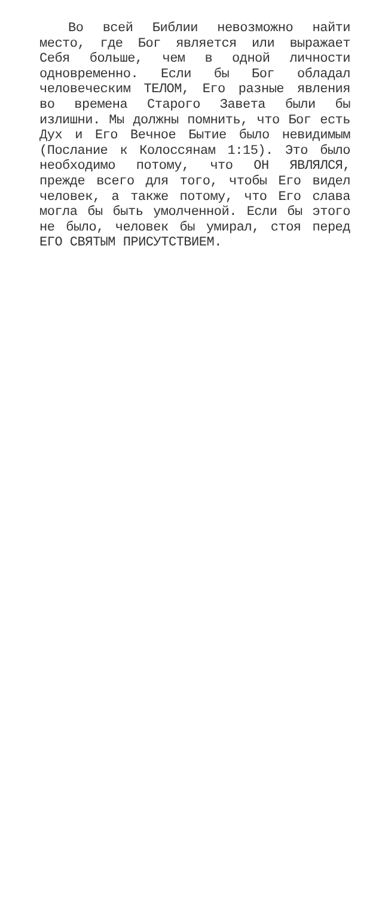Во всей Библии невозможно найти место, где Бог является или выражает Себя больше, чем в одной личности одновременно. Если бы Бог обладал человеческим ТЕЛОМ, Его разные явления во времена Старого Завета были бы излишни. Мы должны помнить, что Бог есть Дух и Его Вечное Бытие было невидимым (Послание к Колоссянам 1:15). Это было необходимо потому, что ОН ЯВЛЯЛСЯ, прежде всего для того, чтобы Его видел человек, а также потому, что Его слава могла бы быть умолченной. Если бы этого не было, человек бы умирал, стоя перед ЕГО СВЯТЫМ ПРИСУТСТВИЕМ.